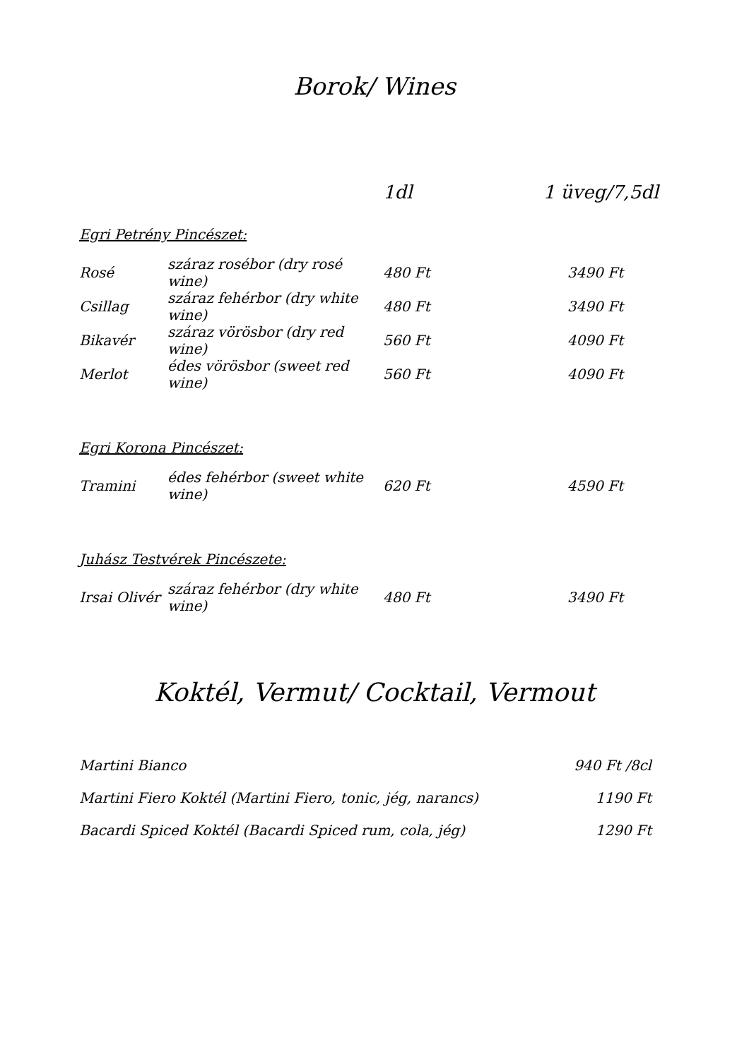Borok/ Wines
| | | 1dl | 1 üveg/7,5dl |
| Egri Petrény Pincészet: | | | |
| Rosé | száraz rosébor (dry rosé wine) | 480 Ft | 3490 Ft |
| Csillag | száraz fehérbor (dry white wine) | 480 Ft | 3490 Ft |
| Bikavér | száraz vörösbor (dry red wine) | 560 Ft | 4090 Ft |
| Merlot | édes vörösbor (sweet red wine) | 560 Ft | 4090 Ft |
| Egri Korona Pincészet: | | | |
| Tramini | édes fehérbor (sweet white wine) | 620 Ft | 4590 Ft |
| Juhász Testvérek Pincészete: | | | |
| Irsai Olivér | száraz fehérbor (dry white wine) | 480 Ft | 3490 Ft |
Koktél, Vermut/ Cocktail, Vermout
| Martini Bianco | 940 Ft /8cl |
| Martini Fiero Koktél (Martini Fiero, tonic, jég, narancs) | 1190 Ft |
| Bacardi Spiced Koktél (Bacardi Spiced rum, cola, jég) | 1290 Ft |